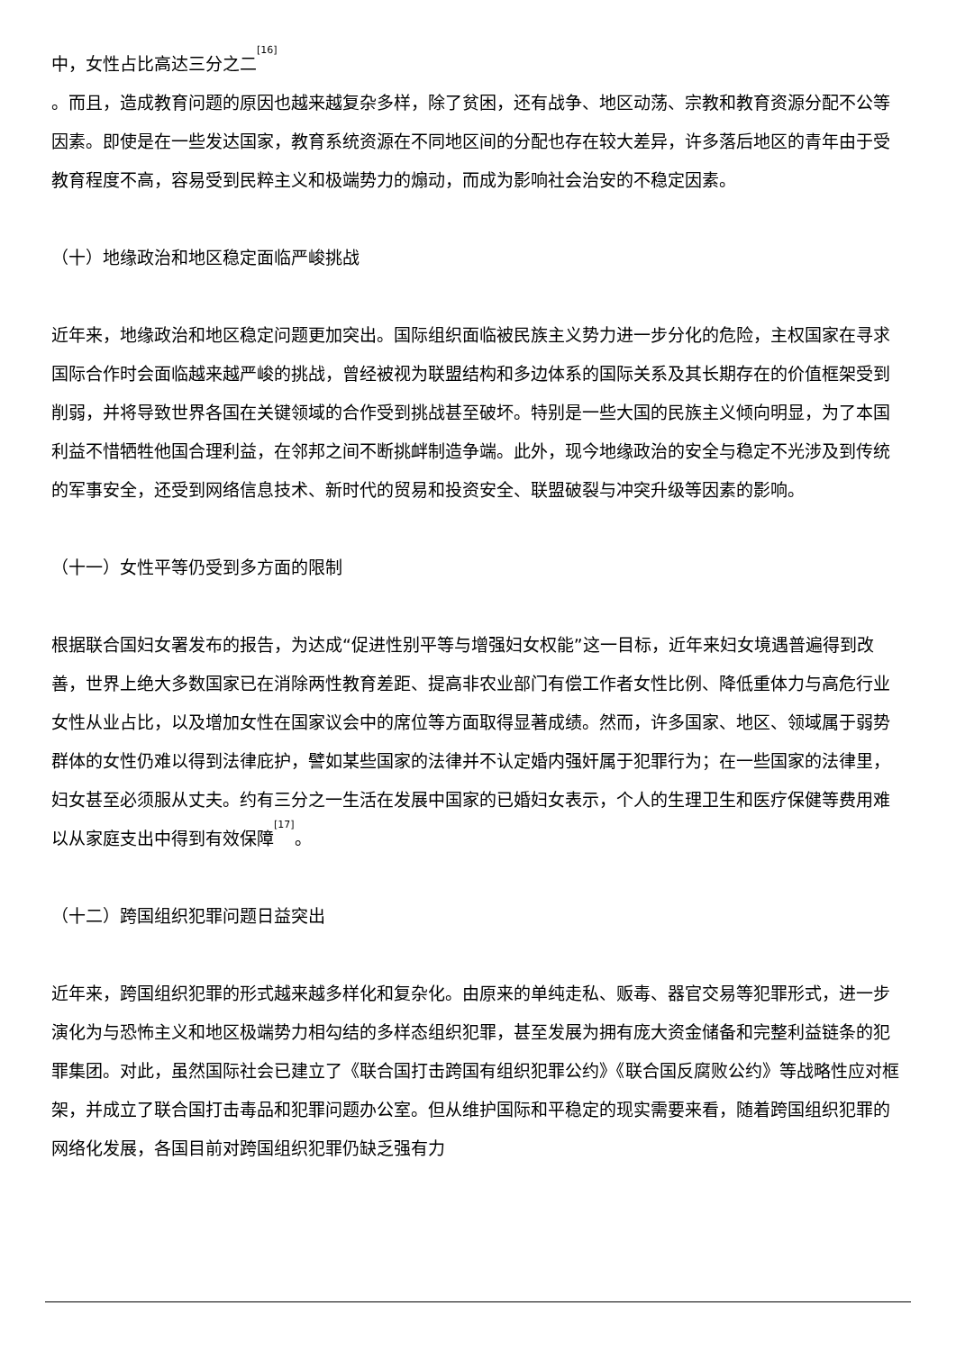中，女性占比高达三分之二<sup>[16]</sup>
。而且，造成教育问题的原因也越来越复杂多样，除了贫困，还有战争、地区动荡、宗教和教育资源分配不公等因素。即使是在一些发达国家，教育系统资源在不同地区间的分配也存在较大差异，许多落后地区的青年由于受教育程度不高，容易受到民粹主义和极端势力的煽动，而成为影响社会治安的不稳定因素。
（十）地缘政治和地区稳定面临严峻挑战
近年来，地缘政治和地区稳定问题更加突出。国际组织面临被民族主义势力进一步分化的危险，主权国家在寻求国际合作时会面临越来越严峻的挑战，曾经被视为联盟结构和多边体系的国际关系及其长期存在的价值框架受到削弱，并将导致世界各国在关键领域的合作受到挑战甚至破坏。特别是一些大国的民族主义倾向明显，为了本国利益不惜牺牲他国合理利益，在邻邦之间不断挑衅制造争端。此外，现今地缘政治的安全与稳定不光涉及到传统的军事安全，还受到网络信息技术、新时代的贸易和投资安全、联盟破裂与冲突升级等因素的影响。
（十一）女性平等仍受到多方面的限制
根据联合国妇女署发布的报告，为达成“促进性别平等与增强妇女权能”这一目标，近年来妇女境遇普遍得到改善，世界上绝大多数国家已在消除两性教育差距、提高非农业部门有偿工作者女性比例、降低重体力与高危行业女性从业占比，以及增加女性在国家议会中的席位等方面取得显著成绩。然而，许多国家、地区、领域属于弱势群体的女性仍难以得到法律庇护，譬如某些国家的法律并不认定婚内强奸属于犯罪行为；在一些国家的法律里，妇女甚至必须服从丈夫。约有三分之一生活在发展中国家的已婚妇女表示，个人的生理卫生和医疗保健等费用难以从家庭支出中得到有效保障<sup>[17]</sup>。
（十二）跨国组织犯罪问题日益突出
近年来，跨国组织犯罪的形式越来越多样化和复杂化。由原来的单纯走私、贩毒、器官交易等犯罪形式，进一步演化为与恐怖主义和地区极端势力相勾结的多样态组织犯罪，甚至发展为拥有庞大资金储备和完整利益链条的犯罪集团。对此，虽然国际社会已建立了《联合国打击跨国有组织犯罪公约》《联合国反腐败公约》等战略性应对框架，并成立了联合国打击毒品和犯罪问题办公室。但从维护国际和平稳定的现实需要来看，随着跨国组织犯罪的网络化发展，各国目前对跨国组织犯罪仍缺乏强有力